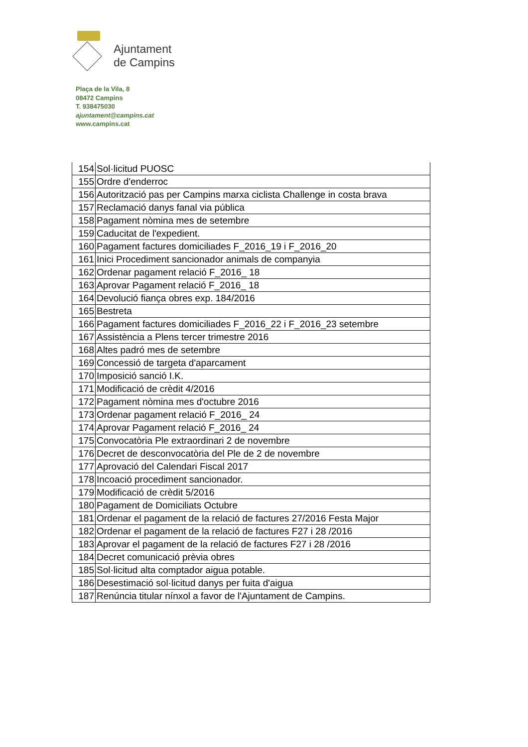Ajuntament
de Campins
Plaça de la Vila, 8
08472 Campins
T. 938475030
ajuntament@campins.cat
www.campins.cat
| 154 | Sol·licitud PUOSC |
| 155 | Ordre d'enderroc |
| 156 | Autorització pas per Campins marxa ciclista Challenge in costa brava |
| 157 | Reclamació danys fanal via pública |
| 158 | Pagament nòmina mes de setembre |
| 159 | Caducitat de l'expedient. |
| 160 | Pagament factures domiciliades F_2016_19 i F_2016_20 |
| 161 | Inici Procediment sancionador animals de companyia |
| 162 | Ordenar pagament relació F_2016_ 18 |
| 163 | Aprovar Pagament relació F_2016_ 18 |
| 164 | Devolució fiança obres exp. 184/2016 |
| 165 | Bestreta |
| 166 | Pagament factures domiciliades F_2016_22 i F_2016_23 setembre |
| 167 | Assistència a Plens tercer trimestre 2016 |
| 168 | Altes padró mes de setembre |
| 169 | Concessió de targeta d'aparcament |
| 170 | Imposició sanció I.K. |
| 171 | Modificació de crèdit 4/2016 |
| 172 | Pagament nòmina mes d'octubre 2016 |
| 173 | Ordenar pagament relació F_2016_ 24 |
| 174 | Aprovar Pagament relació F_2016_ 24 |
| 175 | Convocatòria Ple extraordinari 2 de novembre |
| 176 | Decret de desconvocatòria del Ple de 2 de novembre |
| 177 | Aprovació del Calendari Fiscal 2017 |
| 178 | Incoació procediment sancionador. |
| 179 | Modificació de crèdit 5/2016 |
| 180 | Pagament de Domiciliats Octubre |
| 181 | Ordenar el pagament de la relació de factures 27/2016 Festa Major |
| 182 | Ordenar el pagament de la relació de factures F27 i 28 /2016 |
| 183 | Aprovar el pagament de la relació de factures F27 i 28 /2016 |
| 184 | Decret comunicació prèvia obres |
| 185 | Sol·licitud alta comptador aigua potable. |
| 186 | Desestimació sol·licitud danys per fuita d'aigua |
| 187 | Renúncia titular nínxol a favor de l'Ajuntament de Campins. |